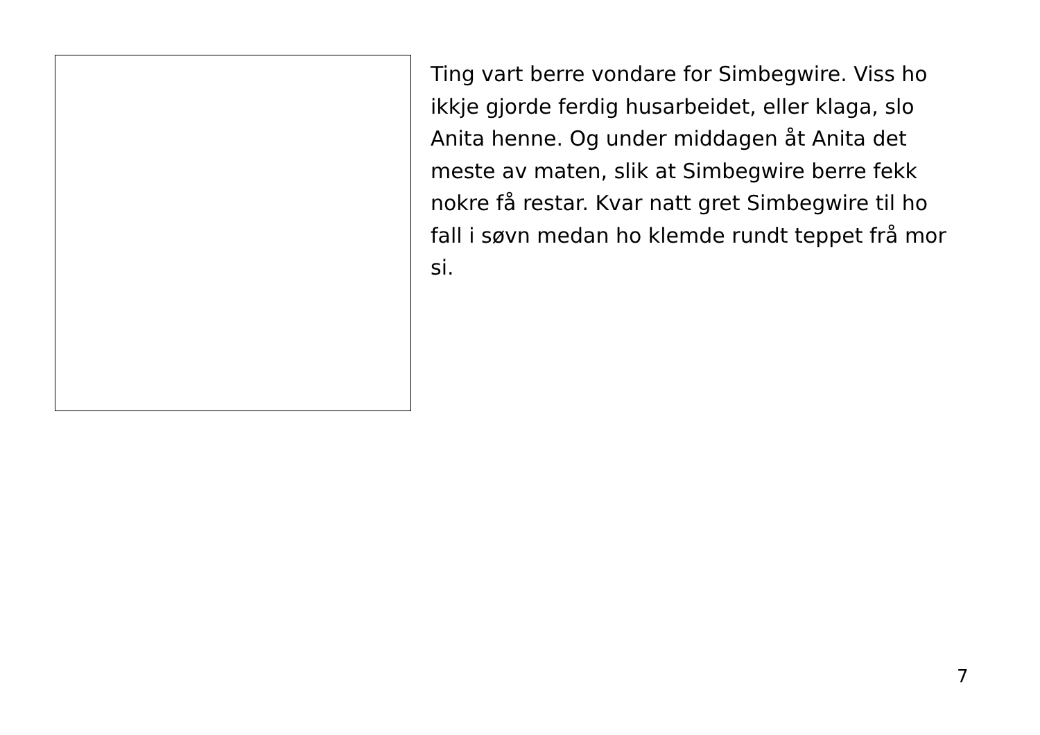Ting vart berre vondare for Simbegwire. Viss ho ikkje gjorde ferdig husarbeidet, eller klaga, slo Anita henne. Og under middagen åt Anita det meste av maten, slik at Simbegwire berre fekk nokre få restar. Kvar natt gret Simbegwire til ho fall i søvn medan ho klemde rundt teppet frå mor si.
7